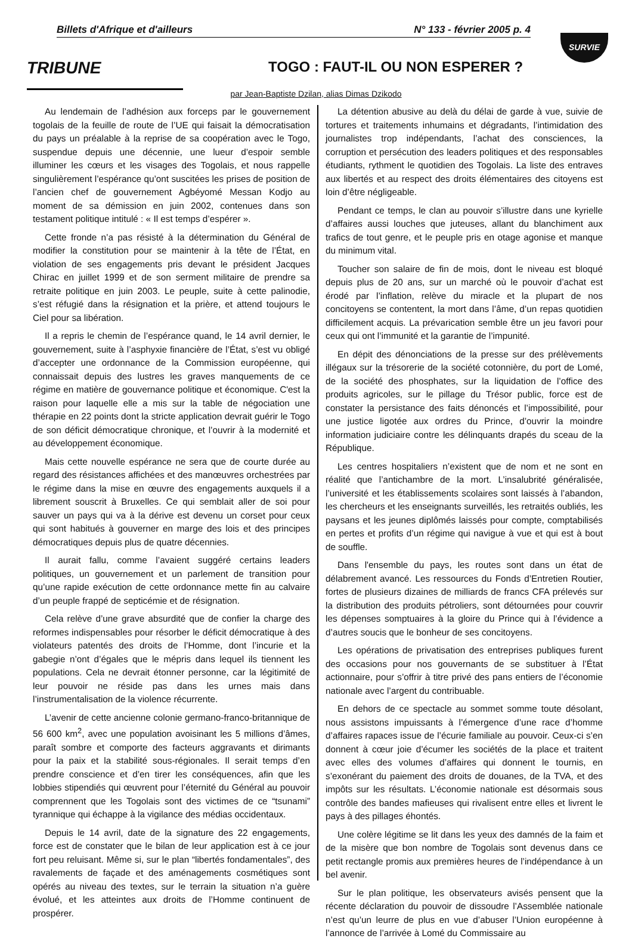Billets d'Afrique et d'ailleurs N° 133 - février 2005 p. 4
SURVIE
TRIBUNE
TOGO : FAUT-IL OU NON ESPERER ?
par Jean-Baptiste Dzilan, alias Dimas Dzikodo
Au lendemain de l’adhésion aux forceps par le gouvernement togolais de la feuille de route de l’UE qui faisait la démocratisation du pays un préalable à la reprise de sa coopération avec le Togo, suspendue depuis une décennie, une lueur d’espoir semble illuminer les cœurs et les visages des Togolais, et nous rappelle singulièrement l’espérance qu’ont suscitées les prises de position de l’ancien chef de gouvernement Agbéyomé Messan Kodjo au moment de sa démission en juin 2002, contenues dans son testament politique intitulé : « Il est temps d’espérer ».
Cette fronde n’a pas résisté à la détermination du Général de modifier la constitution pour se maintenir à la tête de l’État, en violation de ses engagements pris devant le président Jacques Chirac en juillet 1999 et de son serment militaire de prendre sa retraite politique en juin 2003. Le peuple, suite à cette palinodie, s’est réfugié dans la résignation et la prière, et attend toujours le Ciel pour sa libération.
Il a repris le chemin de l’espérance quand, le 14 avril dernier, le gouvernement, suite à l’asphyxie financière de l’État, s’est vu obligé d’accepter une ordonnance de la Commission européenne, qui connaissait depuis des lustres les graves manquements de ce régime en matière de gouvernance politique et économique. C'est la raison pour laquelle elle a mis sur la table de négociation une thérapie en 22 points dont la stricte application devrait guérir le Togo de son déficit démocratique chronique, et l’ouvrir à la modernité et au développement économique.
Mais cette nouvelle espérance ne sera que de courte durée au regard des résistances affichées et des manœuvres orchestrées par le régime dans la mise en œuvre des engagements auxquels il a librement souscrit à Bruxelles. Ce qui semblait aller de soi pour sauver un pays qui va à la dérive est devenu un corset pour ceux qui sont habitués à gouverner en marge des lois et des principes démocratiques depuis plus de quatre décennies.
Il aurait fallu, comme l’avaient suggéré certains leaders politiques, un gouvernement et un parlement de transition pour qu’une rapide exécution de cette ordonnance mette fin au calvaire d’un peuple frappé de septicémie et de résignation.
Cela relève d’une grave absurdité que de confier la charge des reformes indispensables pour résorber le déficit démocratique à des violateurs patentés des droits de l’Homme, dont l’incurie et la gabegie n’ont d’égales que le mépris dans lequel ils tiennent les populations. Cela ne devrait étonner personne, car la légitimité de leur pouvoir ne réside pas dans les urnes mais dans l’instrumentalisation de la violence récurrente.
L’avenir de cette ancienne colonie germano-franco-britannique de 56 600 km<sup>2</sup>, avec une population avoisinant les 5 millions d’âmes, paraît sombre et comporte des facteurs aggravants et dirimants pour la paix et la stabilité sous-régionales. Il serait temps d’en prendre conscience et d’en tirer les conséquences, afin que les lobbies stipendiés qui œuvrent pour l’éternité du Général au pouvoir comprennent que les Togolais sont des victimes de ce “tsunami” tyrannique qui échappe à la vigilance des médias occidentaux.
Depuis le 14 avril, date de la signature des 22 engagements, force est de constater que le bilan de leur application est à ce jour fort peu reluisant. Même si, sur le plan “libertés fondamentales”, des ravalements de façade et des aménagements cosmétiques sont opérés au niveau des textes, sur le terrain la situation n’a guère évolué, et les atteintes aux droits de l’Homme continuent de prospérer.
La détention abusive au delà du délai de garde à vue, suivie de tortures et traitements inhumains et dégradants, l’intimidation des journalistes trop indépendants, l’achat des consciences, la corruption et persécution des leaders politiques et des responsables étudiants, rythment le quotidien des Togolais. La liste des entraves aux libertés et au respect des droits élémentaires des citoyens est loin d’être négligeable.
Pendant ce temps, le clan au pouvoir s’illustre dans une kyrielle d’affaires aussi louches que juteuses, allant du blanchiment aux trafics de tout genre, et le peuple pris en otage agonise et manque du minimum vital.
Toucher son salaire de fin de mois, dont le niveau est bloqué depuis plus de 20 ans, sur un marché où le pouvoir d’achat est érodé par l’inflation, relève du miracle et la plupart de nos concitoyens se contentent, la mort dans l’âme, d’un repas quotidien difficilement acquis. La prévarication semble être un jeu favori pour ceux qui ont l’immunité et la garantie de l’impunité.
En dépit des dénonciations de la presse sur des prélèvements illégaux sur la trésorerie de la société cotonnière, du port de Lomé, de la société des phosphates, sur la liquidation de l’office des produits agricoles, sur le pillage du Trésor public, force est de constater la persistance des faits dénoncés et l’impossibilité, pour une justice ligotée aux ordres du Prince, d’ouvrir la moindre information judiciaire contre les délinquants drapés du sceau de la République.
Les centres hospitaliers n’existent que de nom et ne sont en réalité que l’antichambre de la mort. L’insalubrité généralisée, l’université et les établissements scolaires sont laissés à l’abandon, les chercheurs et les enseignants surveillés, les retraités oubliés, les paysans et les jeunes diplômés laissés pour compte, comptabilisés en pertes et profits d’un régime qui navigue à vue et qui est à bout de souffle.
Dans l'ensemble du pays, les routes sont dans un état de délabrement avancé. Les ressources du Fonds d’Entretien Routier, fortes de plusieurs dizaines de milliards de francs CFA prélevés sur la distribution des produits pétroliers, sont détournées pour couvrir les dépenses somptuaires à la gloire du Prince qui à l’évidence a d’autres soucis que le bonheur de ses concitoyens.
Les opérations de privatisation des entreprises publiques furent des occasions pour nos gouvernants de se substituer à l’État actionnaire, pour s’offrir à titre privé des pans entiers de l’économie nationale avec l’argent du contribuable.
En dehors de ce spectacle au sommet somme toute désolant, nous assistons impuissants à l’émergence d’une race d’homme d’affaires rapaces issue de l’écurie familiale au pouvoir. Ceux-ci s’en donnent à cœur joie d’écumer les sociétés de la place et traitent avec elles des volumes d’affaires qui donnent le tournis, en s’exonérant du paiement des droits de douanes, de la TVA, et des impôts sur les résultats. L’économie nationale est désormais sous contrôle des bandes mafieuses qui rivalisent entre elles et livrent le pays à des pillages éhontés.
Une colère légitime se lit dans les yeux des damnés de la faim et de la misère que bon nombre de Togolais sont devenus dans ce petit rectangle promis aux premières heures de l’indépendance à un bel avenir.
Sur le plan politique, les observateurs avisés pensent que la récente déclaration du pouvoir de dissoudre l’Assemblée nationale n’est qu’un leurre de plus en vue d’abuser l’Union européenne à l’annonce de l’arrivée à Lomé du Commissaire au